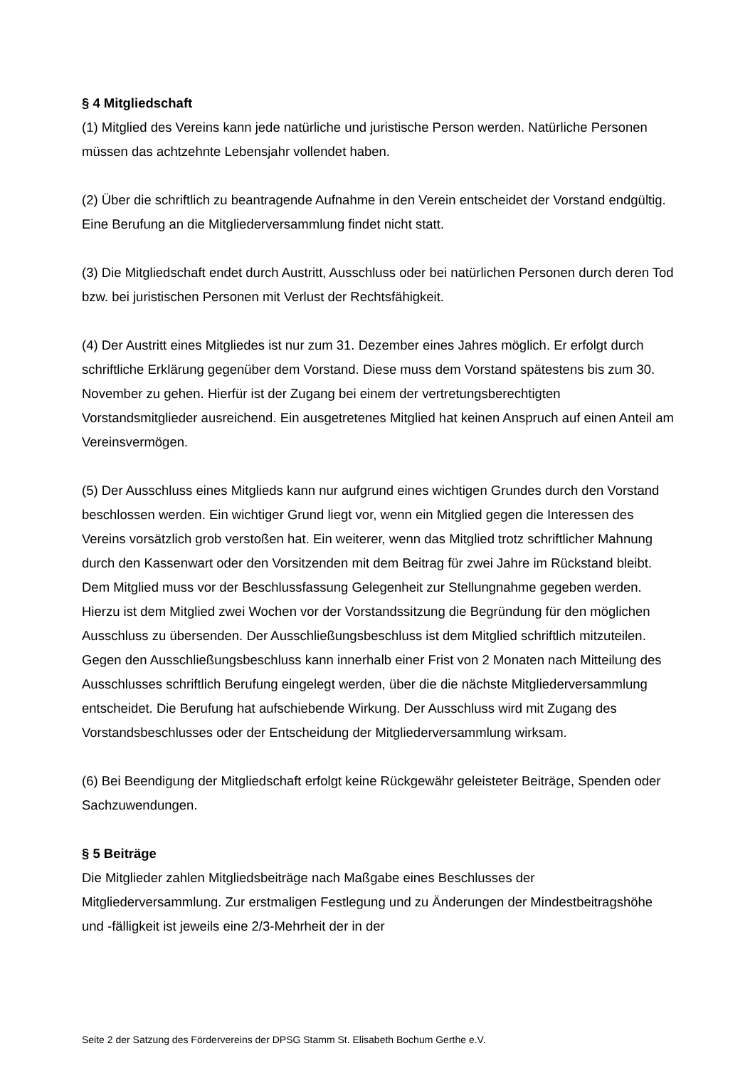§ 4 Mitgliedschaft
(1) Mitglied des Vereins kann jede natürliche und juristische Person werden. Natürliche Personen müssen das achtzehnte Lebensjahr vollendet haben.
(2) Über die schriftlich zu beantragende Aufnahme in den Verein entscheidet der Vorstand endgültig. Eine Berufung an die Mitgliederversammlung findet nicht statt.
(3) Die Mitgliedschaft endet durch Austritt, Ausschluss oder bei natürlichen Personen durch deren Tod bzw. bei juristischen Personen mit Verlust der Rechtsfähigkeit.
(4) Der Austritt eines Mitgliedes ist nur zum 31. Dezember eines Jahres möglich. Er erfolgt durch schriftliche Erklärung gegenüber dem Vorstand. Diese muss dem Vorstand spätestens bis zum 30. November zu gehen. Hierfür ist der Zugang bei einem der vertretungsberechtigten Vorstandsmitglieder ausreichend. Ein ausgetretenes Mitglied hat keinen Anspruch auf einen Anteil am Vereinsvermögen.
(5) Der Ausschluss eines Mitglieds kann nur aufgrund eines wichtigen Grundes durch den Vorstand beschlossen werden. Ein wichtiger Grund liegt vor, wenn ein Mitglied gegen die Interessen des Vereins vorsätzlich grob verstoßen hat. Ein weiterer, wenn das Mitglied trotz schriftlicher Mahnung durch den Kassenwart oder den Vorsitzenden mit dem Beitrag für zwei Jahre im Rückstand bleibt. Dem Mitglied muss vor der Beschlussfassung Gelegenheit zur Stellungnahme gegeben werden. Hierzu ist dem Mitglied zwei Wochen vor der Vorstandssitzung die Begründung für den möglichen Ausschluss zu übersenden. Der Ausschließungsbeschluss ist dem Mitglied schriftlich mitzuteilen.
Gegen den Ausschließungsbeschluss kann innerhalb einer Frist von 2 Monaten nach Mitteilung des Ausschlusses schriftlich Berufung eingelegt werden, über die die nächste Mitgliederversammlung entscheidet. Die Berufung hat aufschiebende Wirkung. Der Ausschluss wird mit Zugang des Vorstandsbeschlusses oder der Entscheidung der Mitgliederversammlung wirksam.
(6) Bei Beendigung der Mitgliedschaft erfolgt keine Rückgewähr geleisteter Beiträge, Spenden oder Sachzuwendungen.
§ 5 Beiträge
Die Mitglieder zahlen Mitgliedsbeiträge nach Maßgabe eines Beschlusses der Mitgliederversammlung. Zur erstmaligen Festlegung und zu Änderungen der Mindestbeitragshöhe und -fälligkeit ist jeweils eine 2/3-Mehrheit der in der
Seite 2 der Satzung des Fördervereins der DPSG Stamm St. Elisabeth Bochum Gerthe e.V.